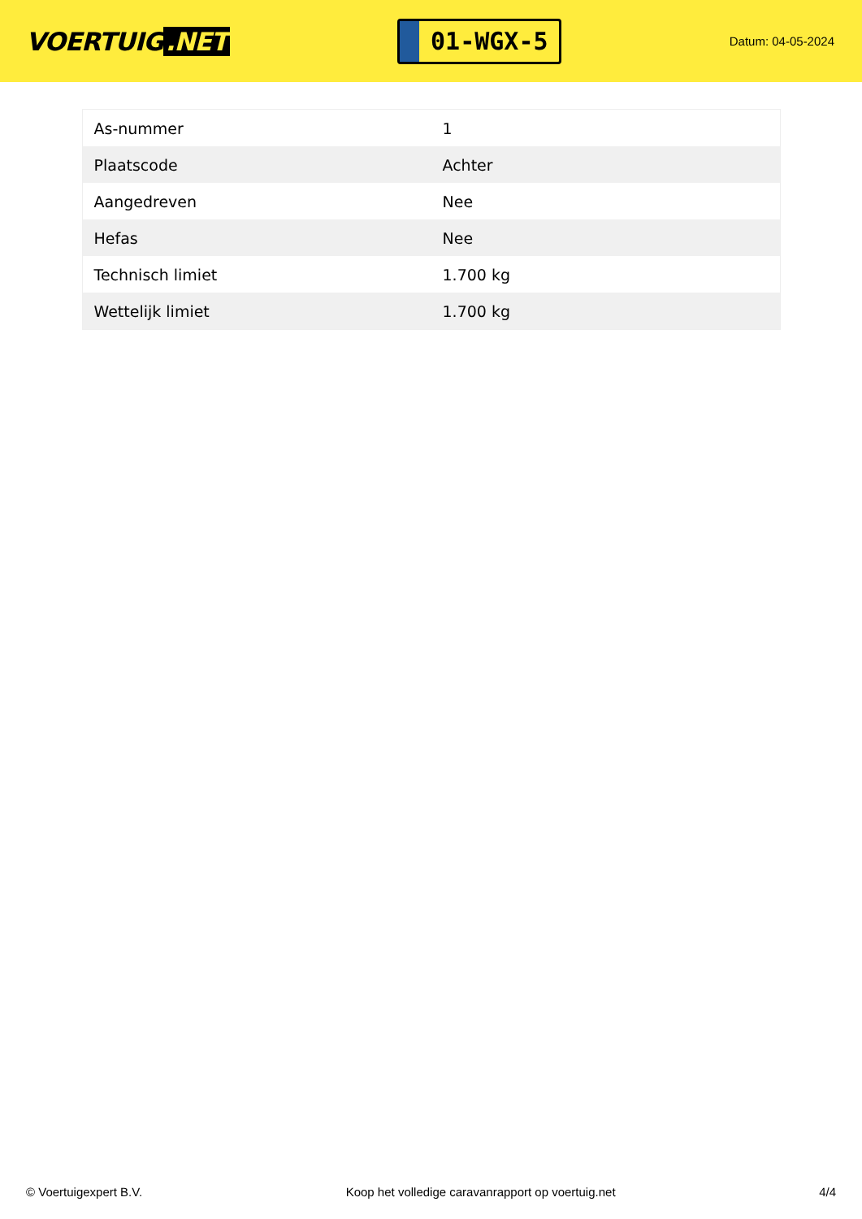VOERTUIG.NET
01-WGX-5
Datum: 04-05-2024
| As-nummer | 1 |
| Plaatscode | Achter |
| Aangedreven | Nee |
| Hefas | Nee |
| Technisch limiet | 1.700 kg |
| Wettelijk limiet | 1.700 kg |
© Voertuigexpert B.V. Koop het volledige caravanrapport op voertuig.net 4/4